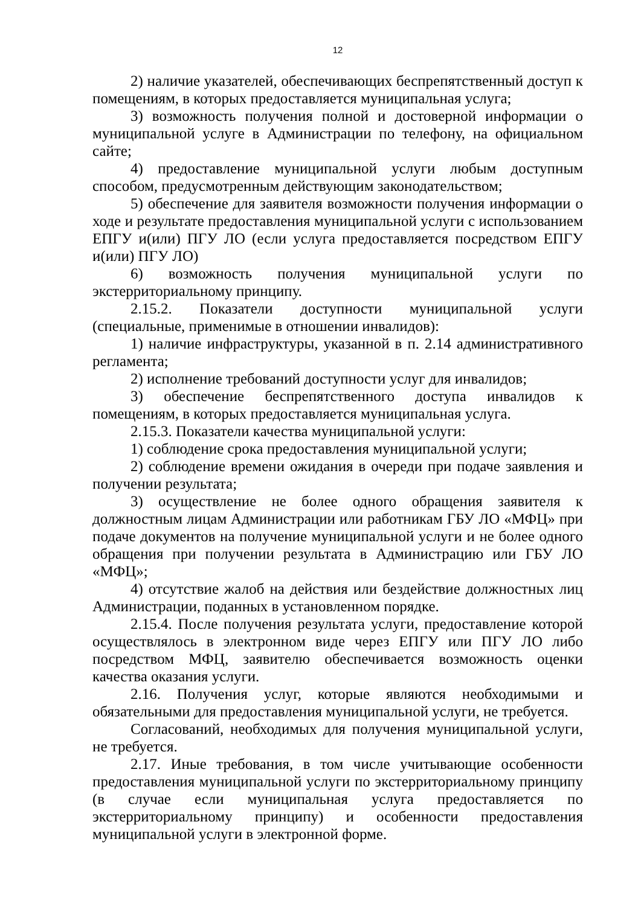12
2) наличие указателей, обеспечивающих беспрепятственный доступ к помещениям, в которых предоставляется муниципальная услуга;
3) возможность получения полной и достоверной информации о муниципальной услуге в Администрации по телефону, на официальном сайте;
4) предоставление муниципальной услуги любым доступным способом, предусмотренным действующим законодательством;
5) обеспечение для заявителя возможности получения информации о ходе и результате предоставления муниципальной услуги с использованием ЕПГУ и(или) ПГУ ЛО (если услуга предоставляется посредством ЕПГУ и(или) ПГУ ЛО)
6) возможность получения муниципальной услуги по экстерриториальному принципу.
2.15.2. Показатели доступности муниципальной услуги (специальные, применимые в отношении инвалидов):
1) наличие инфраструктуры, указанной в п. 2.14 административного регламента;
2) исполнение требований доступности услуг для инвалидов;
3) обеспечение беспрепятственного доступа инвалидов к помещениям, в которых предоставляется муниципальная услуга.
2.15.3. Показатели качества муниципальной услуги:
1) соблюдение срока предоставления муниципальной услуги;
2) соблюдение времени ожидания в очереди при подаче заявления и получении результата;
3) осуществление не более одного обращения заявителя к должностным лицам Администрации или работникам ГБУ ЛО «МФЦ» при подаче документов на получение муниципальной услуги и не более одного обращения при получении результата в Администрацию или ГБУ ЛО «МФЦ»;
4) отсутствие жалоб на действия или бездействие должностных лиц Администрации, поданных в установленном порядке.
2.15.4. После получения результата услуги, предоставление которой осуществлялось в электронном виде через ЕПГУ или ПГУ ЛО либо посредством МФЦ, заявителю обеспечивается возможность оценки качества оказания услуги.
2.16. Получения услуг, которые являются необходимыми и обязательными для предоставления муниципальной услуги, не требуется.
Согласований, необходимых для получения муниципальной услуги, не требуется.
2.17. Иные требования, в том числе учитывающие особенности предоставления муниципальной услуги по экстерриториальному принципу (в случае если муниципальная услуга предоставляется по экстерриториальному принципу) и особенности предоставления муниципальной услуги в электронной форме.